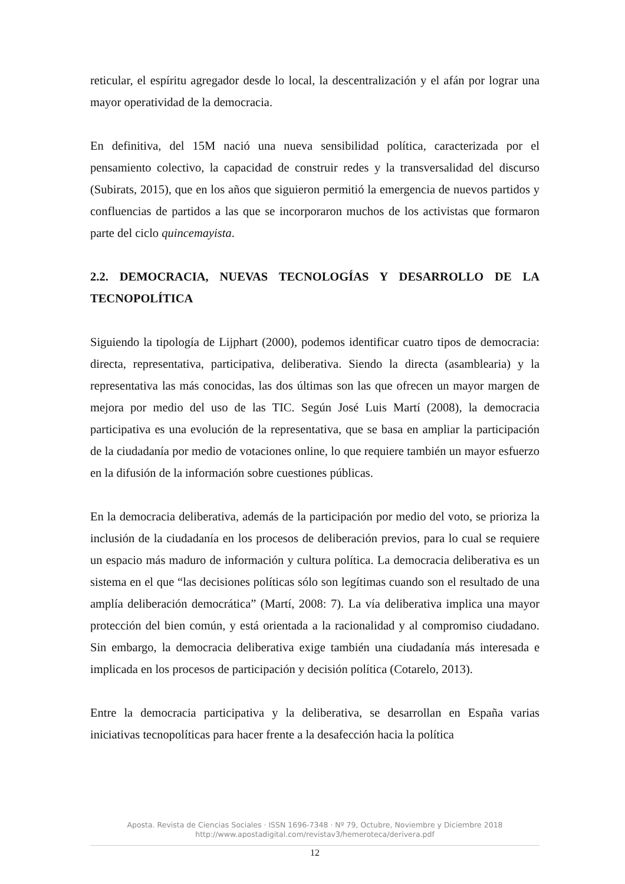reticular, el espíritu agregador desde lo local, la descentralización y el afán por lograr una mayor operatividad de la democracia.
En definitiva, del 15M nació una nueva sensibilidad política, caracterizada por el pensamiento colectivo, la capacidad de construir redes y la transversalidad del discurso (Subirats, 2015), que en los años que siguieron permitió la emergencia de nuevos partidos y confluencias de partidos a las que se incorporaron muchos de los activistas que formaron parte del ciclo quincemayista.
2.2. DEMOCRACIA, NUEVAS TECNOLOGÍAS Y DESARROLLO DE LA TECNOPOLÍTICA
Siguiendo la tipología de Lijphart (2000), podemos identificar cuatro tipos de democracia: directa, representativa, participativa, deliberativa. Siendo la directa (asamblearia) y la representativa las más conocidas, las dos últimas son las que ofrecen un mayor margen de mejora por medio del uso de las TIC. Según José Luis Martí (2008), la democracia participativa es una evolución de la representativa, que se basa en ampliar la participación de la ciudadanía por medio de votaciones online, lo que requiere también un mayor esfuerzo en la difusión de la información sobre cuestiones públicas.
En la democracia deliberativa, además de la participación por medio del voto, se prioriza la inclusión de la ciudadanía en los procesos de deliberación previos, para lo cual se requiere un espacio más maduro de información y cultura política. La democracia deliberativa es un sistema en el que “las decisiones políticas sólo son legítimas cuando son el resultado de una amplía deliberación democrática” (Martí, 2008: 7). La vía deliberativa implica una mayor protección del bien común, y está orientada a la racionalidad y al compromiso ciudadano. Sin embargo, la democracia deliberativa exige también una ciudadanía más interesada e implicada en los procesos de participación y decisión política (Cotarelo, 2013).
Entre la democracia participativa y la deliberativa, se desarrollan en España varias iniciativas tecnopolíticas para hacer frente a la desafección hacia la política
Aposta. Revista de Ciencias Sociales · ISSN 1696-7348 · Nº 79, Octubre, Noviembre y Diciembre 2018
http://www.apostadigital.com/revistav3/hemeroteca/derivera.pdf
12